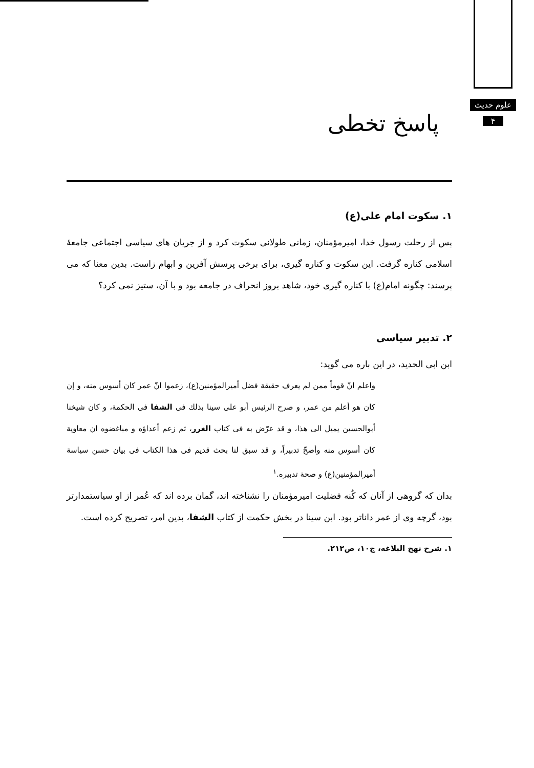علوم حدیث
۴
پاسخ تخطی
۱. سکوت امام علی(ع)
پس از رحلت رسول خدا، امیرمؤمنان، زمانی طولانی سکوت کرد و از جریان های سیاسی اجتماعی جامعهٔ اسلامی کناره گرفت. این سکوت و کناره گیری، برای برخی پرسش آفرین و ابهام زاست. بدین معنا که می پرسند: چگونه امام(ع) با کناره گیری خود، شاهد بروز انحراف در جامعه بود و با آن، ستیز نمی کرد؟
۲. تدبیر سیاسی
ابن ابی الحدید، در این باره می گوید:
واعلم انّ قوماً ممن لم یعرف حقیقة فضل أمیرالمؤمنین(ع)، زعموا انّ عمر کان أسوس منه، و إن کان هو أعلم من عمر، و صرح الرئیس أبو علی سینا بذلك فی الشفا فی الحکمة، و کان شیخنا أبوالحسین یمیل الی هذا، و قد عرّض به فی کتاب الغرر، ثم زعم أعداؤه و مباغضوه ان معاویة کان أسوس منه وأصحّ تدبیراً، و قد سبق لنا بحث قدیم فی هذا الکتاب فی بیان حسن سیاسة أمیرالمؤمنین(ع) و صحة تدبیره.<sup>۱</sup>
بدان که گروهی از آنان که کُنه فضلیت امیرمؤمنان را نشناخته اند، گمان برده اند که عُمر از او سیاستمدارتر بود، گرچه وی از عمر داناتر بود. ابن سینا در بخش حکمت از کتاب الشفا، بدین امر، تصریح کرده است.
۱. شرح نهج البلاغه، ج۱۰، ص۲۱۲.